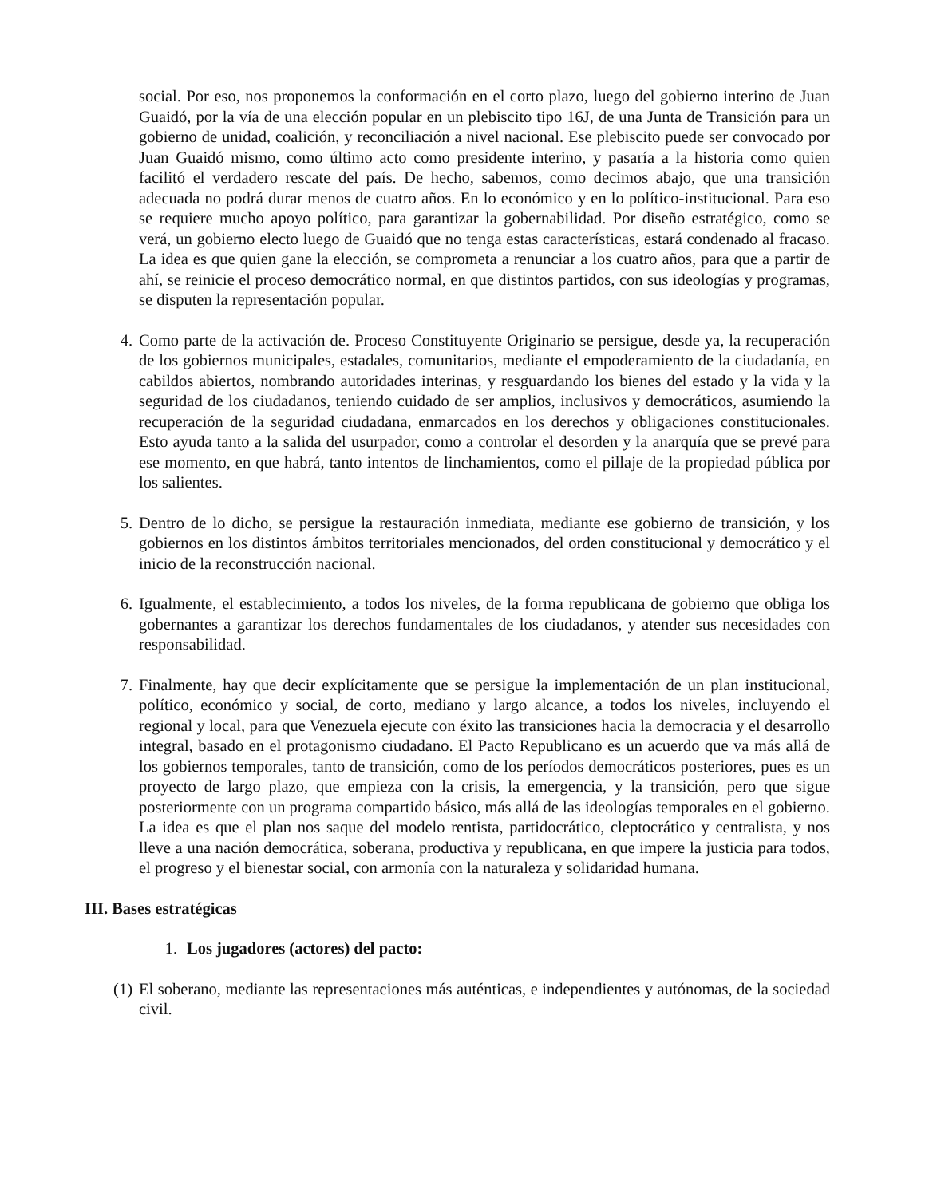social. Por eso, nos proponemos la conformación en el corto plazo, luego del gobierno interino de Juan Guaidó, por la vía de una elección popular en un plebiscito tipo 16J, de una Junta de Transición para un gobierno de unidad, coalición, y reconciliación a nivel nacional. Ese plebiscito puede ser convocado por Juan Guaidó mismo, como último acto como presidente interino, y pasaría a la historia como quien facilitó el verdadero rescate del país. De hecho, sabemos, como decimos abajo, que una transición adecuada no podrá durar menos de cuatro años. En lo económico y en lo político-institucional. Para eso se requiere mucho apoyo político, para garantizar la gobernabilidad. Por diseño estratégico, como se verá, un gobierno electo luego de Guaidó que no tenga estas características, estará condenado al fracaso. La idea es que quien gane la elección, se comprometa a renunciar a los cuatro años, para que a partir de ahí, se reinicie el proceso democrático normal, en que distintos partidos, con sus ideologías y programas, se disputen la representación popular.
4. Como parte de la activación de. Proceso Constituyente Originario se persigue, desde ya, la recuperación de los gobiernos municipales, estadales, comunitarios, mediante el empoderamiento de la ciudadanía, en cabildos abiertos, nombrando autoridades interinas, y resguardando los bienes del estado y la vida y la seguridad de los ciudadanos, teniendo cuidado de ser amplios, inclusivos y democráticos, asumiendo la recuperación de la seguridad ciudadana, enmarcados en los derechos y obligaciones constitucionales. Esto ayuda tanto a la salida del usurpador, como a controlar el desorden y la anarquía que se prevé para ese momento, en que habrá, tanto intentos de linchamientos, como el pillaje de la propiedad pública por los salientes.
5. Dentro de lo dicho, se persigue la restauración inmediata, mediante ese gobierno de transición, y los gobiernos en los distintos ámbitos territoriales mencionados, del orden constitucional y democrático y el inicio de la reconstrucción nacional.
6. Igualmente, el establecimiento, a todos los niveles, de la forma republicana de gobierno que obliga los gobernantes a garantizar los derechos fundamentales de los ciudadanos, y atender sus necesidades con responsabilidad.
7. Finalmente, hay que decir explícitamente que se persigue la implementación de un plan institucional, político, económico y social, de corto, mediano y largo alcance, a todos los niveles, incluyendo el regional y local, para que Venezuela ejecute con éxito las transiciones hacia la democracia y el desarrollo integral, basado en el protagonismo ciudadano. El Pacto Republicano es un acuerdo que va más allá de los gobiernos temporales, tanto de transición, como de los períodos democráticos posteriores, pues es un proyecto de largo plazo, que empieza con la crisis, la emergencia, y la transición, pero que sigue posteriormente con un programa compartido básico, más allá de las ideologías temporales en el gobierno. La idea es que el plan nos saque del modelo rentista, partidocrático, cleptocrático y centralista, y nos lleve a una nación democrática, soberana, productiva y republicana, en que impere la justicia para todos, el progreso y el bienestar social, con armonía con la naturaleza y solidaridad humana.
III. Bases estratégicas
1. Los jugadores (actores) del pacto:
(1) El soberano, mediante las representaciones más auténticas, e independientes y autónomas, de la sociedad civil.